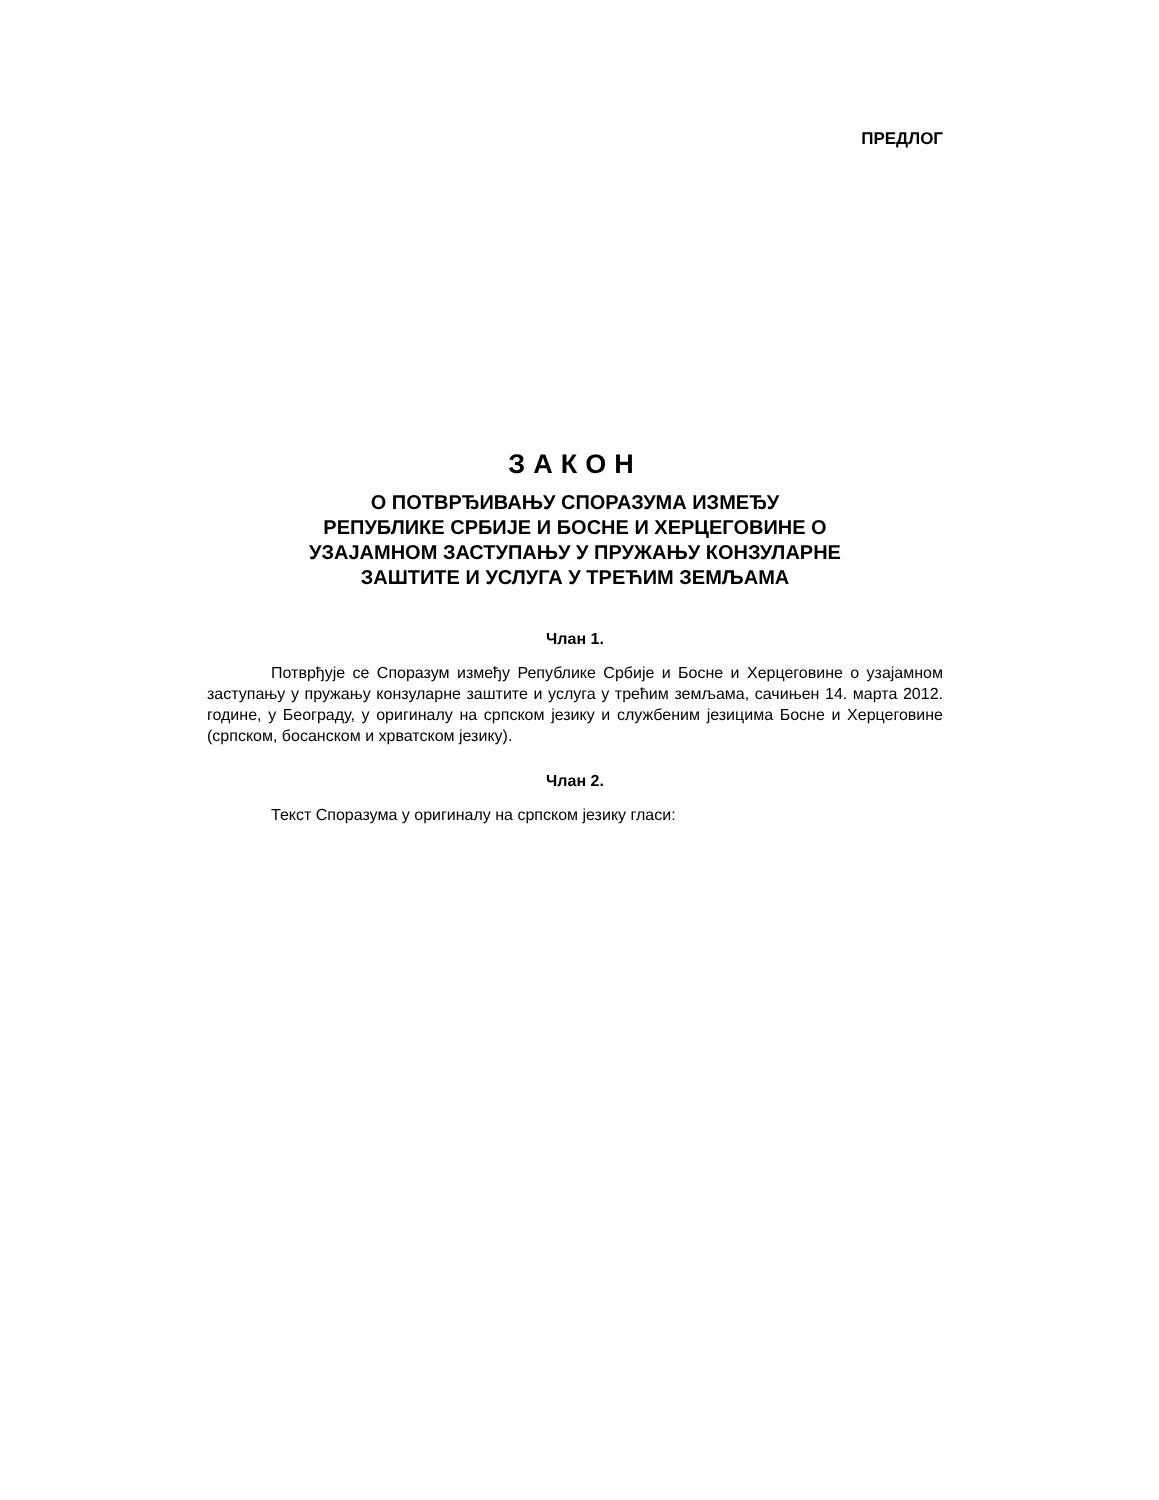ПРЕДЛОГ
ЗАКОН
О ПОТВРЂИВАЊУ СПОРАЗУМА ИЗМЕЂУ
РЕПУБЛИКЕ СРБИЈЕ И БОСНЕ И ХЕРЦЕГОВИНЕ О
УЗАЈАМНОМ ЗАСТУПАЊУ У ПРУЖАЊУ КОНЗУЛАРНЕ
ЗАШТИТЕ И УСЛУГА У ТРЕЋИМ ЗЕМЉАМА
Члан 1.
Потврђује се Споразум између Републике Србије и Босне и Херцеговине о узајамном заступању у пружању конзуларне заштите и услуга у трећим земљама, сачињен 14. марта 2012. године, у Београду, у оригиналу на српском језику и службеним језицима Босне и Херцеговине (српском, босанском и хрватском језику).
Члан 2.
Текст Споразума у оригиналу на српском језику гласи: